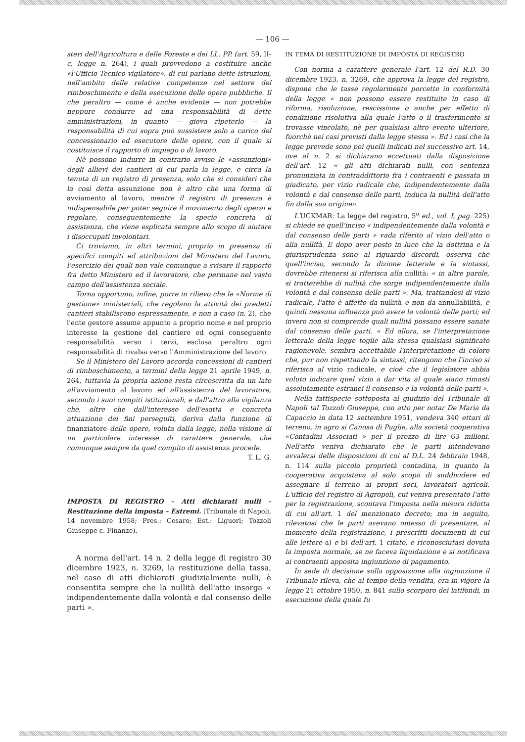— 106 —
steri dell'Agricoltura e delle Foreste e dei LL. PP. (art. 59, II-c, legge n. 264), i quali provvedono a costituire anche «l'Ufficio Tecnico vigilatore», di cui parlano dette istruzioni, nell'ambito delle relative competenze nel settore del rimboschimento e della esecuzione delle opere pubbliche. Il che peraltro — come è anche evidente — non potrebbe neppure condurre ad una responsabilità di dette amministrazioni, in quanto — giova ripeterlo — la responsabilità di cui sopra può sussistere solo a carico del concessionario ed esecutore delle opere, con il quale si costituisce il rapporto di impiego o di lavoro.
Nè possono indurre in contrario avviso le «assunzioni» degli allievi dei cantieri di cui parla la legge, e circa la tenuta di un registro di presenza, solo che si consideri che la così detta assunzione non è altro che una forma di avviamento al lavoro, mentre il registro di presenza è indispensabile per poter seguire il movimento degli operai e regolare, conseguentemente la specie concreta di assistenza, che viene esplicata sempre allo scopo di aiutare i disoccupati involontari.
Ci troviamo, in altri termini, proprio in presenza di specifici compiti ed attribuzioni del Ministero del Lavoro, l'esercizio dei quali non vale comunque a svisare il rapporto fra detto Ministero ed il lavoratore, che permane nel vasto campo dell'assistenza sociale.
Torna opportuno, infine, porre in rilievo che le «Norme di gestione» ministeriali, che regolano la attività dei predetti cantieri stabiliscono espressamente, e non a caso (n. 2), che l'ente gestore assume appunto a proprio nome e nel proprio interesse la gestione del cantiere ed ogni conseguente responsabilità verso i terzi, esclusa peraltro ogni responsabilità di rivalsa verso l'Amministrazione del lavoro.
Se il Ministero del Lavoro accorda concessioni di cantieri di rimboschimento, a termini della legge 21 aprile 1949, n. 264, tuttavia la propria azione resta circoscritta da un lato all'avviamento al lavoro ed all'assistenza del lavoratore, secondo i suoi compiti istituzionali, e dall'altro alla vigilanza che, oltre che dall'interesse dell'esatta e concreta attuazione dei fini perseguiti, deriva dalla funzione di finanziatore delle opere, voluta dalla legge, nella visione di un particolare interesse di carattere generale, che comunque sempre da quel compito di assistenza procede.
T. L. G.
IMPOSTA DI REGISTRO – Atti dichiarati nulli – Restituzione della imposta – Estremi. (Tribunale di Napoli, 14 novembre 1958; Pres.: Cesaro; Est.: Liguori; Tozzoli Giuseppe c. Finanze).
A norma dell'art. 14 n. 2 della legge di registro 30 dicembre 1923, n. 3269, la restituzione della tassa, nel caso di atti dichiarati giudizialmente nulli, è consentita sempre che la nullità dell'atto insorga « indipendentemente dalla volontà e dal consenso delle parti ».
IN TEMA DI RESTITUZIONE DI IMPOSTA DI REGISTRO
Con norma a carattere generale l'art. 12 del R.D. 30 dicembre 1923, n. 3269, che approva la legge del registro, dispone che le tasse regolarmente percette in conformità della legge « non possono essere restituite in caso di riforma, risoluzione, rescissione o anche per effetto di condizione risolutiva alla quale l'atto o il trasferimento si trovasse vincolato, nè per qualsiasi altro evento ulteriore, fuorchè nei casi previsti dalla legge stessa ». Ed i casi che la legge prevede sono poi quelli indicati nel successivo art. 14, ove al n. 2 si dichiarano eccettuati dalla disposizione dell'art. 12 « gli atti dichiarati nulli, con sentenza pronunziata in contraddittorio fra i contraenti e passata in giudicato, per vizio radicale che, indipendentemente dalla volontà e dal consenso delle parti, induca la nullità dell'atto fin dalla sua origine».
L'UCKMAR: La legge del registro, 5<sup>o</sup> ed., vol. I, pag. 225) si chiede se quell'inciso « indipendentemente dalla volontà e dal consenso delle parti » vada riferito al vizio dell'atto o alla nullità. E dopo aver posto in luce che la dottrina e la giurisprudenza sono al riguardo discordi, osserva che quell'inciso, secondo la dizione letterale e la sintassi, dovrebbe ritenersi si riferisca alla nullità: « in altre parole, si tratterebbe di nullità che sorge indipendentemente dalla volontà e dal consenso delle parti ». Ma, trattandosi di vizio radicale, l'atto è affetto da nullità e non da annullabilità, e quindi nessuna influenza può avere la volontà delle parti; ed invero non si comprende quali nullità possano essere sanate dal consenso delle parti. « Ed allora, se l'interpretazione letterale della legge toglie alla stessa qualsiasi significato ragionevole, sembra accettabile l'interpretazione di coloro che, pur non rispettando la sintassi, ritengono che l'inciso si riferisca al vizio radicale, e cioè che il legislatore abbia voluto indicare quel vizio a dar vita al quale siano rimasti assolutamente estranei il consenso e la volontà delle parti ».
Nella fattispecie sottoposta al giudizio del Tribunale di Napoli tal Tozzoli Giuseppe, con atto per notar De Maria da Capaccio in data 12 settembre 1951, vendeva 340 ettari di terreno, in agro si Canosa di Puglie, alla società cooperativa «Contadini Associati » per il prezzo di lire 63 milioni. Nell'atto veniva dichiarato che le parti intendevano avvalersi delle disposizioni di cui al D.L. 24 febbraio 1948, n. 114 sulla piccola proprietà contadina, in quanto la cooperativa acquistava al solo scopo di suddividere ed assegnare il terreno ai propri soci, lavoratori agricoli. L'ufficio del registro di Agropoli, cui veniva presentato l'atto per la registrazione, scontava l'imposta nella misura ridotta di cui all'art. 1 del menzionato decreto; ma in seguito, rilevatosi che le parti avevano omesso di presentare, al momento della registrazione, i prescritti documenti di cui alle lettere a) e b) dell'art. 1 citato, e riconosciutasi dovuta la imposta normale, se ne faceva liquidazione e si notificava ai contraenti apposita ingiunzione di pagamento.
In sede di decisione sulla opposizione alla ingiunzione il Tribunale rileva, che al tempo della vendita, era in vigore la legge 21 ottobre 1950, n. 841 sullo scorporo dei latifondi, in esecuzione della quale fu